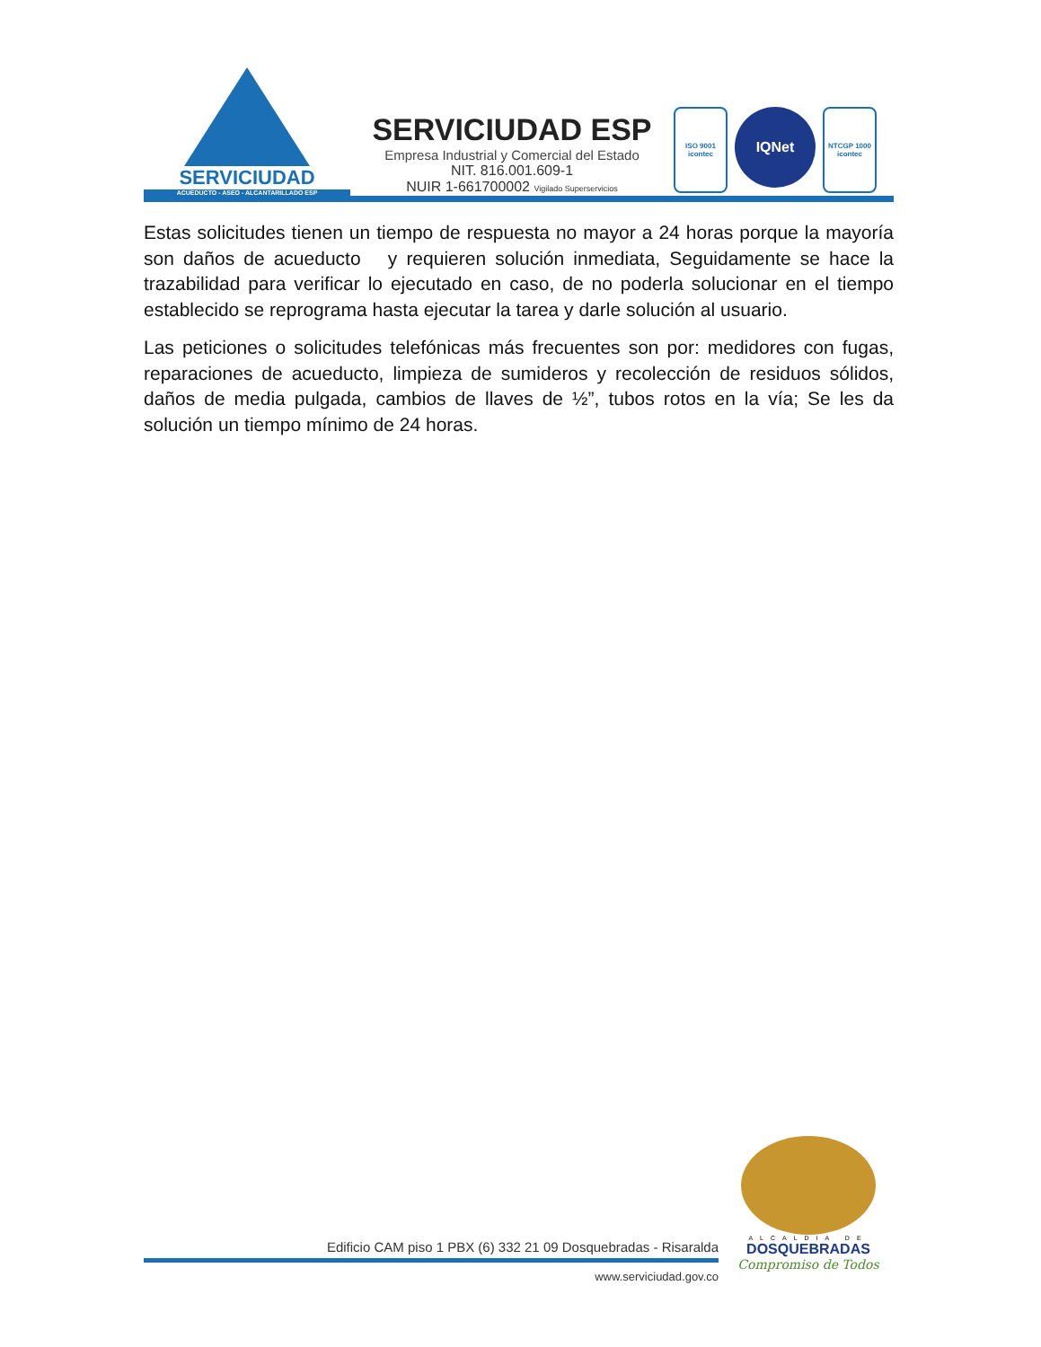SERVICIUDAD
ACUEDUCTO - ASEO - ALCANTARILLADO ESP
SERVICIUDAD ESP
Empresa Industrial y Comercial del Estado
NIT. 816.001.609-1
NUIR 1-661700002 Vigilado Superservicios
ISO 9001
icontec
IQNet
NTCGP 1000
icontec
Estas solicitudes tienen un tiempo de respuesta no mayor a 24 horas porque la mayoría son daños de acueducto y requieren solución inmediata, Seguidamente se hace la trazabilidad para verificar lo ejecutado en caso, de no poderla solucionar en el tiempo establecido se reprograma hasta ejecutar la tarea y darle solución al usuario.
Las peticiones o solicitudes telefónicas más frecuentes son por: medidores con fugas, reparaciones de acueducto, limpieza de sumideros y recolección de residuos sólidos, daños de media pulgada, cambios de llaves de ½”, tubos rotos en la vía; Se les da solución un tiempo mínimo de 24 horas.
Edificio CAM piso 1 PBX (6) 332 21 09 Dosquebradas - Risaralda
www.serviciudad.gov.co
ALCALDIA DE
DOSQUEBRADAS
Compromiso de Todos